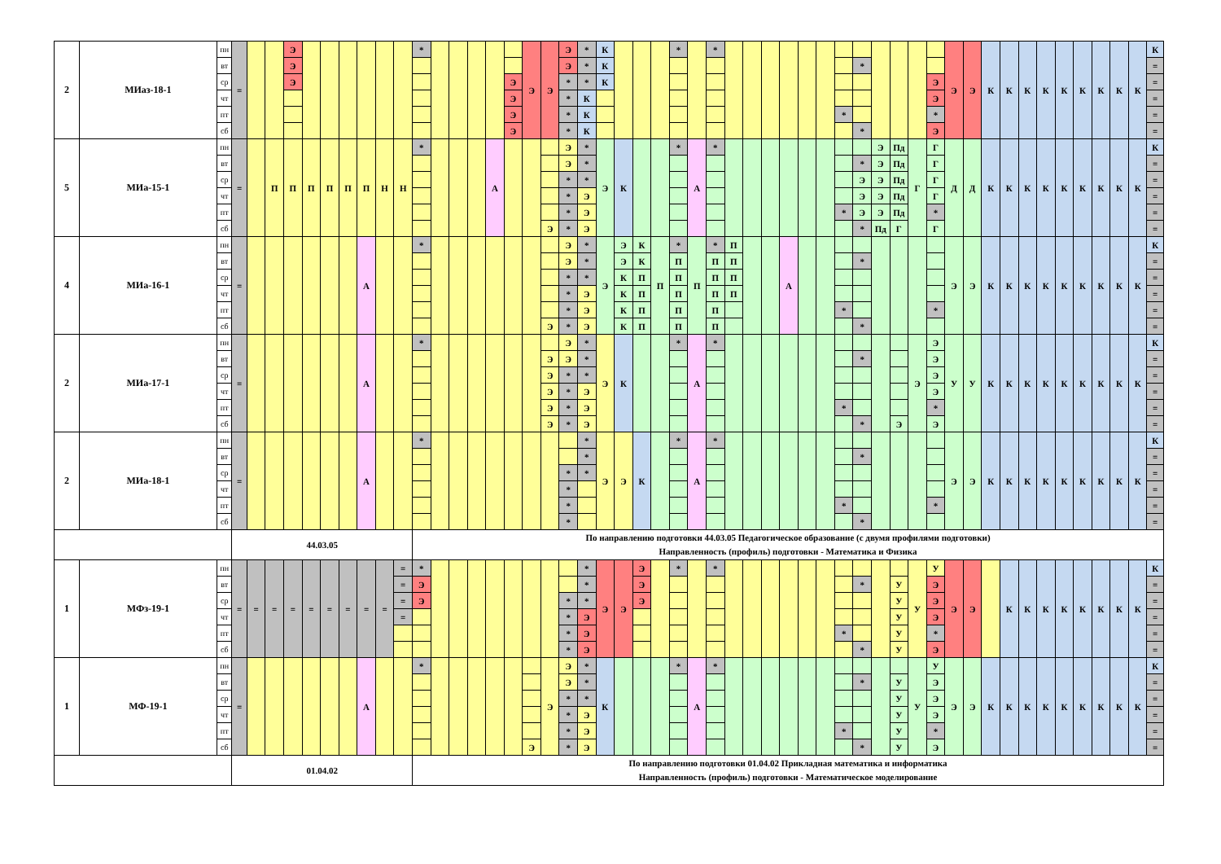| 2 | МИаз-18-1 | пн | = | | | Э | | | | | | | * | | | | | | Э | Э | Э | * | К | | | | * | | * | | | | | | | | | | | | | Э | Э | К | К | К | К | К | К | К | К | К | К |
| | | вт | | | | Э | | | | | | | | | | | | | | | Э | * | К | | | | | | | | | | | | | | * | | | | | | | | | | | | | | | | = |
| | | ср | | | | Э | | | | | | | | | | | | Э | | | * | * | К | | | | | | | | | | | | | | | | | | Э | | | | | | | | | | | | = |
| | | чт | | | | | | | | | | | | | | | | Э | | | * | К | | | | | | | | | | | | | | | | | | | Э | | | | | | | | | | | | = |
| | | пт | | | | | | | | | | | | | | | | Э | | | * | К | | | | | | | | | | | | | | * | | | | | * | | | | | | | | | | | | = |
| | | сб | | | | | | | | | | | | | | | | Э | | | * | К | | | | | | | | | | | | | | | * | | | | Э | | | | | | | | | | | | = |
| 5 | МИа-15-1 | пн | = | | П | П | П | П | П | П | Н | Н | * | | | | А | | | | Э | * | Э | К | | | * | А | * | | | | | | | | | Э | Пд | Г | Г | Д | Д | К | К | К | К | К | К | К | К | К | К |
| | | вт | | | | | | | | | | | | | | | | | | | Э | * | | | | | | | | | | | | | | | * | Э | Пд | | Г | | | | | | | | | | | | = |
| | | ср | | | | | | | | | | | | | | | | | | | * | * | | | | | | | | | | | | | | | Э | Э | Пд | | Г | | | | | | | | | | | | = |
| | | чт | | | | | | | | | | | | | | | | | | | * | Э | | | | | | | | | | | | | | | Э | Э | Пд | | Г | | | | | | | | | | | | = |
| | | пт | | | | | | | | | | | | | | | | | | | * | Э | | | | | | | | | | | | | | * | Э | Э | Пд | | * | | | | | | | | | | | | = |
| | | сб | | | | | | | | | | | | | | | | | | Э | * | Э | | | | | | | | | | | | | | | * | Пд | Г | | Г | | | | | | | | | | | | = |
| 4 | МИа-16-1 | пн | = | | | | | | | А | | | * | | | | | | | | Э | * | Э | Э | К | П | * | П | * | П | | | А | | | | | | | | | Э | Э | К | К | К | К | К | К | К | К | К | К |
| | | вт | | | | | | | | | | | | | | | | | | | Э | * | | Э | К | | П | | П | П | | | | | | | * | | | | | | | | | | | | | | | | = |
| | | ср | | | | | | | | | | | | | | | | | | | * | * | | К | П | | П | | П | П | | | | | | | | | | | | | | | | | | | | | | | = |
| | | чт | | | | | | | | | | | | | | | | | | | * | Э | | К | П | | П | | П | П | | | | | | | | | | | | | | | | | | | | | | | = |
| | | пт | | | | | | | | | | | | | | | | | | | * | Э | | К | П | | П | | П | | | | | | | * | | | | | * | | | | | | | | | | | | = |
| | | сб | | | | | | | | | | | | | | | | | | Э | * | Э | | К | П | | П | | П | | | | | | | | * | | | | | | | | | | | | | | | | = |
| 2 | МИа-17-1 | пн | = | | | | | | | А | | | * | | | | | | | | Э | * | Э | К | | | * | А | * | | | | | | | | | | | Э | Э | У | У | К | К | К | К | К | К | К | К | К | К |
| | | вт | | | | | | | | | | | | | | | | | | Э | Э | * | | | | | | | | | | | | | | | * | | | | Э | | | | | | | | | | | | = |
| | | ср | | | | | | | | | | | | | | | | | | Э | * | * | | | | | | | | | | | | | | | | | | | Э | | | | | | | | | | | | = |
| | | чт | | | | | | | | | | | | | | | | | | Э | * | Э | | | | | | | | | | | | | | | | | | | Э | | | | | | | | | | | | = |
| | | пт | | | | | | | | | | | | | | | | | | Э | * | Э | | | | | | | | | | | | | | * | | | | | * | | | | | | | | | | | | = |
| | | сб | | | | | | | | | | | | | | | | | | Э | * | Э | | | | | | | | | | | | | | | * | | Э | | Э | | | | | | | | | | | | = |
| 2 | МИа-18-1 | пн | = | | | | | | | А | | | * | | | | | | | | | * | Э | Э | К | | * | А | * | | | | | | | | | | | | | Э | Э | К | К | К | К | К | К | К | К | К | К |
| | | вт | | | | | | | | | | | | | | | | | | | | * | | | | | | | | | | | | | | | * | | | | | | | | | | | | | | | | = |
| | | ср | | | | | | | | | | | | | | | | | | | * | * | | | | | | | | | | | | | | | | | | | | | | | | | | | | | | | = |
| | | чт | | | | | | | | | | | | | | | | | | | * | | | | | | | | | | | | | | | | | | | | | | | | | | | | | | | | = |
| | | пт | | | | | | | | | | | | | | | | | | | * | | | | | | | | | | | | | | | * | | | | | * | | | | | | | | | | | | = |
| | | сб | | | | | | | | | | | | | | | | | | | * | | | | | | | | | | | | | | | | * | | | | | | | | | | | | | | | | = |
| | | | 44.03.05 | | | | | | | | | | По направлению подготовки 44.03.05 Педагогическое образование (с двумя профилями подготовки) Направленность (профиль) подготовки - Математика и Физика | | | | | | | | | | | | | | | | | | | | | | | | | | | | | | | | | | | | | | | | |
| 1 | МФз-19-1 | пн | = | = | = | = | = | = | = | = | = | = | * | | | | | | | | | * | Э | Э | Э | | * | | * | | | | | | | | | | | У | У | Э | Э | | К | К | К | К | К | К | К | К | К |
| | | вт | | | | | | | | | | = | Э | | | | | | | | | * | | | Э | | | | | | | | | | | | * | | У | | Э | | | | | | | | | | | | = |
| | | ср | | | | | | | | | | = | Э | | | | | | | | * | * | | | Э | | | | | | | | | | | | | | У | | Э | | | | | | | | | | | | = |
| | | чт | | | | | | | | | | = | | | | | | | | | * | Э | | | | | | | | | | | | | | | | | У | | Э | | | | | | | | | | | | = |
| | | пт | | | | | | | | | | | | | | | | | | | * | Э | | | | | | | | | | | | | | * | | | У | | * | | | | | | | | | | | | = |
| | | сб | | | | | | | | | | | | | | | | | | | * | Э | | | | | | | | | | | | | | | * | | У | | Э | | | | | | | | | | | | = |
| 1 | МФ-19-1 | пн | = | | | | | | | А | | | * | | | | | | | Э | Э | * | К | | | | * | А | * | | | | | | | | | | | У | У | Э | Э | К | К | К | К | К | К | К | К | К | К |
| | | вт | | | | | | | | | | | | | | | | | | | Э | * | | | | | | | | | | | | | | | * | | У | | Э | | | | | | | | | | | | = |
| | | ср | | | | | | | | | | | | | | | | | | | * | * | | | | | | | | | | | | | | | | | У | | Э | | | | | | | | | | | | = |
| | | чт | | | | | | | | | | | | | | | | | | | * | Э | | | | | | | | | | | | | | | | | У | | Э | | | | | | | | | | | | = |
| | | пт | | | | | | | | | | | | | | | | | | | * | Э | | | | | | | | | | | | | | * | | | У | | * | | | | | | | | | | | | = |
| | | сб | | | | | | | | | | | | | | | | | Э | | * | Э | | | | | | | | | | | | | | | * | | У | | Э | | | | | | | | | | | | = |
| | | | 01.04.02 | | | | | | | | | | По направлению подготовки 01.04.02 Прикладная математика и информатика Направленность (профиль) подготовки - Математическое моделирование | | | | | | | | | | | | | | | | | | | | | | | | | | | | | | | | | | | | | | | | |